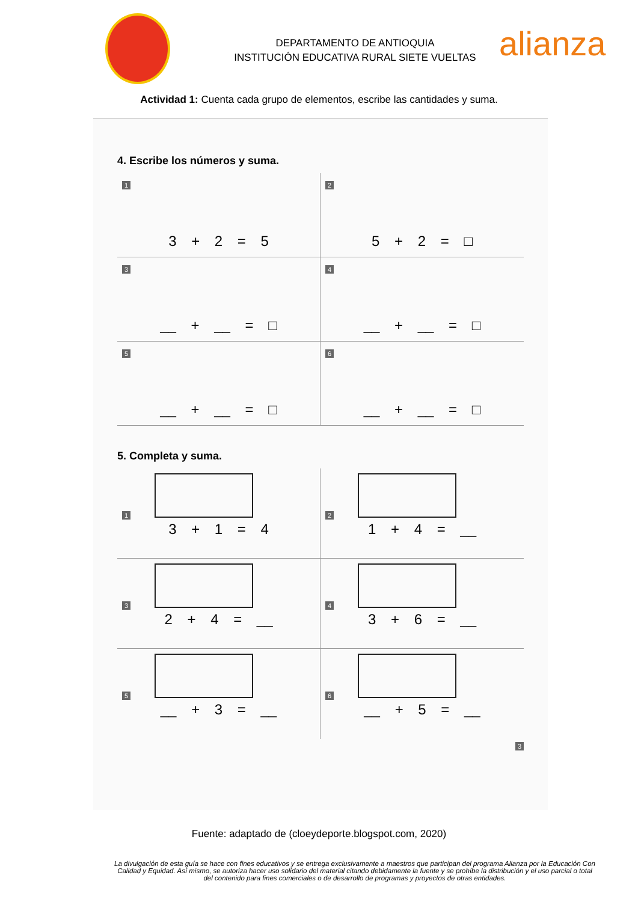alianza
DEPARTAMENTO DE ANTIOQUIA
INSTITUCIÓN EDUCATIVA RURAL SIETE VUELTAS
Actividad 1: Cuenta cada grupo de elementos, escribe las cantidades y suma.
4. Escribe los números y suma.
1
3 + 2 = 5
2
5 + 2 = □
3
__ + __ = □
4
__ + __ = □
5
__ + __ = □
6
__ + __ = □
5. Completa y suma.
1
3 + 1 = 4
2
1 + 4 = __
3
2 + 4 = __
4
3 + 6 = __
5
__ + 3 = __
6
__ + 5 = __
3
Fuente: adaptado de (cloeydeporte.blogspot.com, 2020)
La divulgación de esta guía se hace con fines educativos y se entrega exclusivamente a maestros que participan del programa Alianza por la Educación Con Calidad y Equidad. Así mismo, se autoriza hacer uso solidario del material citando debidamente la fuente y se prohíbe la distribución y el uso parcial o total del contenido para fines comerciales o de desarrollo de programas y proyectos de otras entidades.